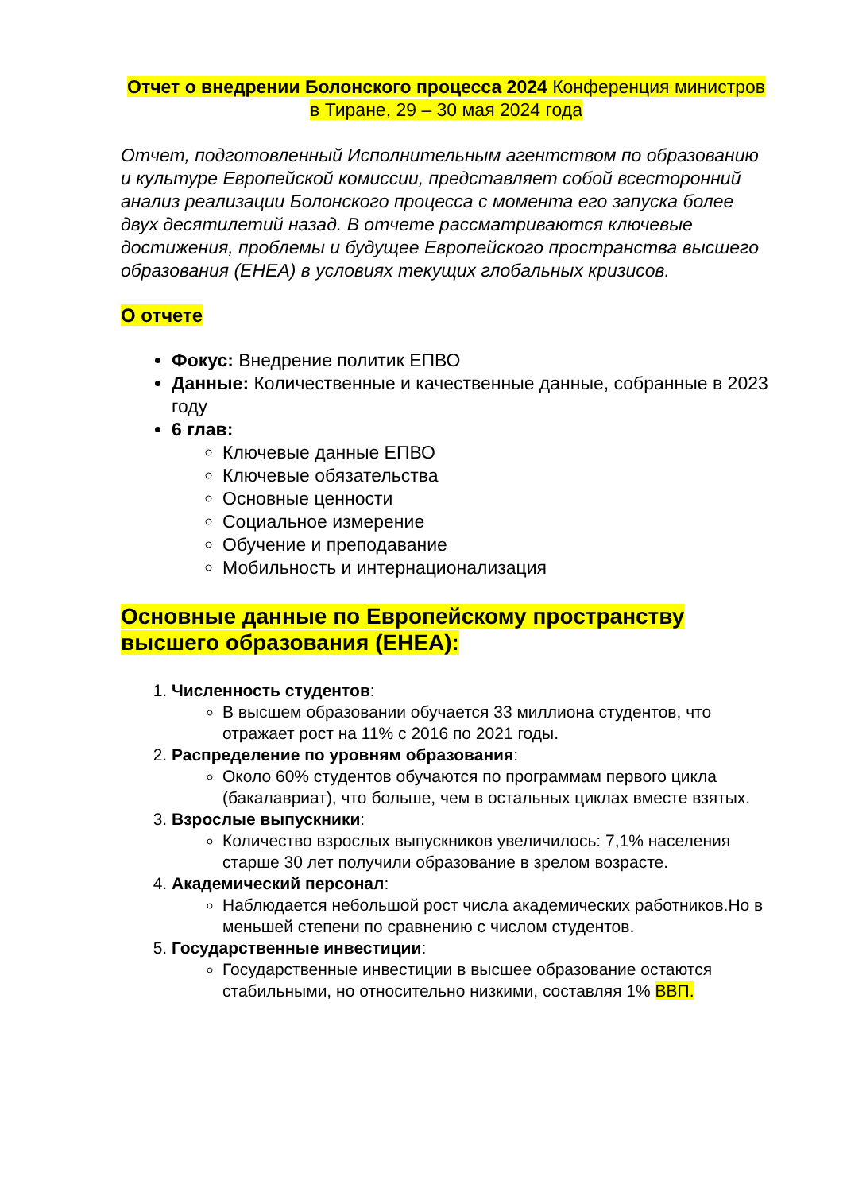Отчет о внедрении Болонского процесса 2024 Конференция министров в Тиране, 29 – 30 мая 2024 года
Отчет, подготовленный Исполнительным агентством по образованию и культуре Европейской комиссии, представляет собой всесторонний анализ реализации Болонского процесса с момента его запуска более двух десятилетий назад. В отчете рассматриваются ключевые достижения, проблемы и будущее Европейского пространства высшего образования (EHEA) в условиях текущих глобальных кризисов.
О отчете
Фокус: Внедрение политик ЕПВО
Данные: Количественные и качественные данные, собранные в 2023 году
6 глав:
Ключевые данные ЕПВО
Ключевые обязательства
Основные ценности
Социальное измерение
Обучение и преподавание
Мобильность и интернационализация
Основные данные по Европейскому пространству высшего образования (EHEA):
1. Численность студентов:
В высшем образовании обучается 33 миллиона студентов, что отражает рост на 11% с 2016 по 2021 годы.
2. Распределение по уровням образования:
Около 60% студентов обучаются по программам первого цикла (бакалавриат), что больше, чем в остальных циклах вместе взятых.
3. Взрослые выпускники:
Количество взрослых выпускников увеличилось: 7,1% населения старше 30 лет получили образование в зрелом возрасте.
4. Академический персонал:
Наблюдается небольшой рост числа академических работников.Но в меньшей степени по сравнению с числом студентов.
5. Государственные инвестиции:
Государственные инвестиции в высшее образование остаются стабильными, но относительно низкими, составляя 1% ВВП.